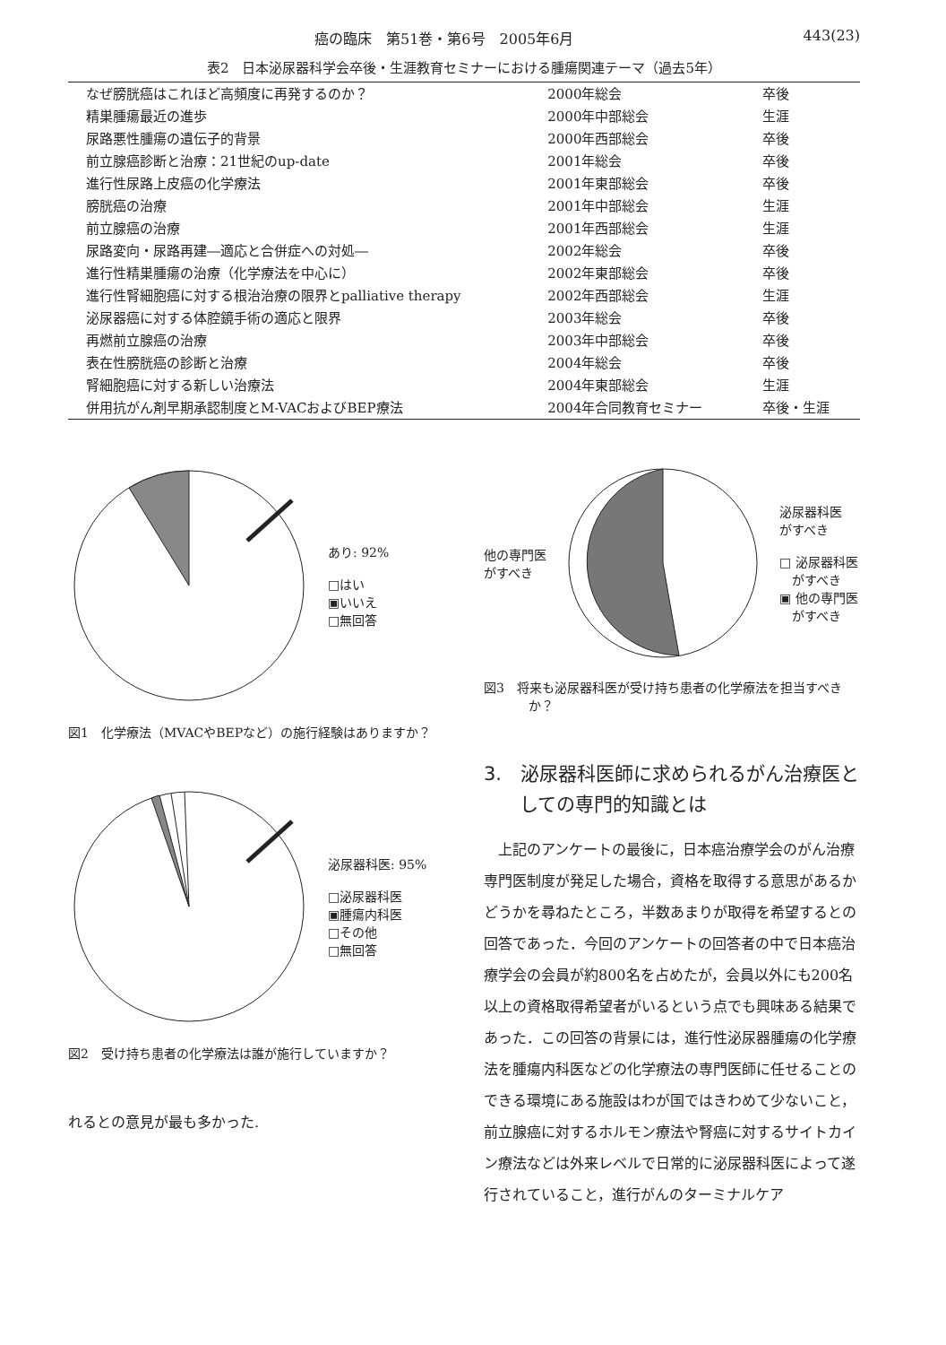癌の臨床　第51巻・第6号　2005年6月 443(23)
表2　日本泌尿器科学会卒後・生涯教育セミナーにおける腫瘍関連テーマ（過去5年）
| なぜ膀胱癌はこれほど高頻度に再発するのか？ | 2000年総会 | 卒後 |
| 精巣腫瘍最近の進歩 | 2000年中部総会 | 生涯 |
| 尿路悪性腫瘍の遺伝子的背景 | 2000年西部総会 | 卒後 |
| 前立腺癌診断と治療：21世紀のup-date | 2001年総会 | 卒後 |
| 進行性尿路上皮癌の化学療法 | 2001年東部総会 | 卒後 |
| 膀胱癌の治療 | 2001年中部総会 | 生涯 |
| 前立腺癌の治療 | 2001年西部総会 | 生涯 |
| 尿路変向・尿路再建―適応と合併症への対処― | 2002年総会 | 卒後 |
| 進行性精巣腫瘍の治療（化学療法を中心に） | 2002年東部総会 | 卒後 |
| 進行性腎細胞癌に対する根治治療の限界とpalliative therapy | 2002年西部総会 | 生涯 |
| 泌尿器癌に対する体腔鏡手術の適応と限界 | 2003年総会 | 卒後 |
| 再燃前立腺癌の治療 | 2003年中部総会 | 卒後 |
| 表在性膀胱癌の診断と治療 | 2004年総会 | 卒後 |
| 腎細胞癌に対する新しい治療法 | 2004年東部総会 | 生涯 |
| 併用抗がん剤早期承認制度とM-VACおよびBEP療法 | 2004年合同教育セミナー | 卒後・生涯 |
あり: 92%
□はい
▣いいえ
□無回答
図1　化学療法（MVACやBEPなど）の施行経験はありますか？
泌尿器科医: 95%
□泌尿器科医
▣腫瘍内科医
□その他
□無回答
図2　受け持ち患者の化学療法は誰が施行していますか？
れるとの意見が最も多かった.
他の専門医
がすべき
泌尿器科医
がすべき
□ 泌尿器科医
　がすべき
▣ 他の専門医
　がすべき
図3　将来も泌尿器科医が受け持ち患者の化学療法を担当すべきか？
3.　泌尿器科医師に求められるがん治療医としての専門的知識とは
上記のアンケートの最後に，日本癌治療学会のがん治療専門医制度が発足した場合，資格を取得する意思があるかどうかを尋ねたところ，半数あまりが取得を希望するとの回答であった．今回のアンケートの回答者の中で日本癌治療学会の会員が約800名を占めたが，会員以外にも200名以上の資格取得希望者がいるという点でも興味ある結果であった．この回答の背景には，進行性泌尿器腫瘍の化学療法を腫瘍内科医などの化学療法の専門医師に任せることのできる環境にある施設はわが国ではきわめて少ないこと，前立腺癌に対するホルモン療法や腎癌に対するサイトカイン療法などは外来レベルで日常的に泌尿器科医によって遂行されていること，進行がんのターミナルケア